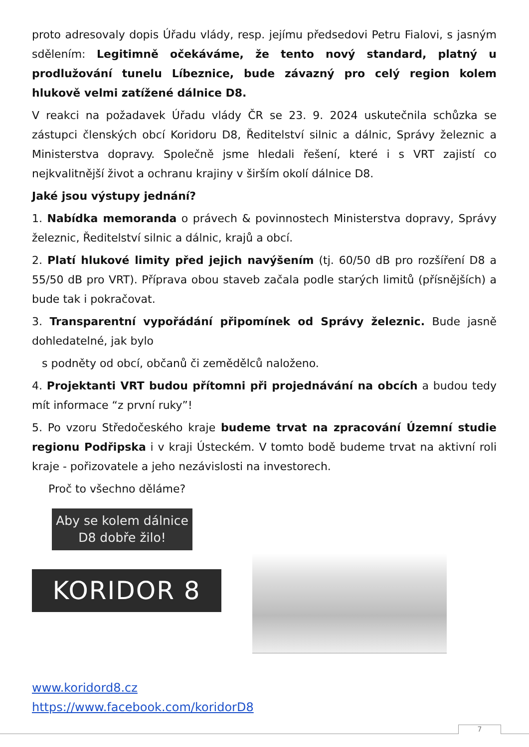proto adresovaly dopis Úřadu vlády, resp. jejímu předsedovi Petru Fialovi, s jasným sdělením: Legitimně očekáváme, že tento nový standard, platný u prodlužování tunelu Líbeznice, bude závazný pro celý region kolem hlukově velmi zatížené dálnice D8.
V reakci na požadavek Úřadu vlády ČR se 23. 9. 2024 uskutečnila schůzka se zástupci členských obcí Koridoru D8, Ředitelství silnic a dálnic, Správy železnic a Ministerstva dopravy. Společně jsme hledali řešení, které i s VRT zajistí co nejkvalitnější život a ochranu krajiny v širším okolí dálnice D8.
Jaké jsou výstupy jednání?
1. Nabídka memoranda o právech & povinnostech Ministerstva dopravy, Správy železnic, Ředitelství silnic a dálnic, krajů a obcí.
2. Platí hlukové limity před jejich navýšením (tj. 60/50 dB pro rozšíření D8 a 55/50 dB pro VRT). Příprava obou staveb začala podle starých limitů (přísnějších) a bude tak i pokračovat.
3. Transparentní vypořádání připomínek od Správy železnic. Bude jasně dohledatelné, jak bylo
s podněty od obcí, občanů či zemědělců naloženo.
4. Projektanti VRT budou přítomni při projednávání na obcích a budou tedy mít informace “z první ruky”!
5. Po vzoru Středočeského kraje budeme trvat na zpracování Územní studie regionu Podřipska i v kraji Ústeckém. V tomto bodě budeme trvat na aktivní roli kraje - pořizovatele a jeho nezávislosti na investorech.
Proč to všechno děláme?
Aby se kolem dálnice D8 dobře žilo!
KORIDOR 8
www.koridord8.cz
https://www.facebook.com/koridorD8
7